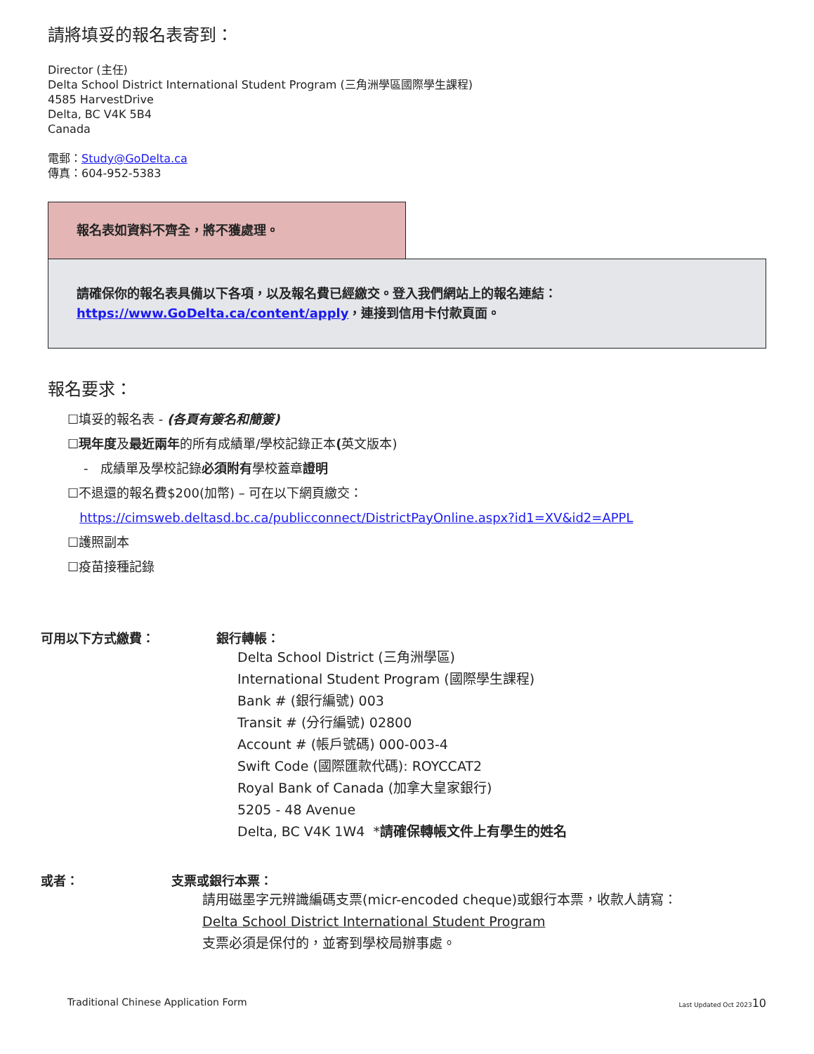請將填妥的報名表寄到：
Director (主任)
Delta School District International Student Program (三角洲學區國際學生課程)
4585 HarvestDrive
Delta, BC V4K 5B4
Canada
電郵：Study@GoDelta.ca
傳真：604-952-5383
報名表如資料不齊全，將不獲處理。
請確保你的報名表具備以下各項，以及報名費已經繳交。登入我們網站上的報名連結：
https://www.GoDelta.ca/content/apply，連接到信用卡付款頁面。
報名要求：
☐填妥的報名表 - (各頁有簽名和簡簽)
☐現年度及最近兩年的所有成績單/學校記錄正本(英文版本)
- 成績單及學校記錄必須附有學校蓋章證明
☐不退還的報名費$200(加幣) – 可在以下網頁繳交：
https://cimsweb.deltasd.bc.ca/publicconnect/DistrictPayOnline.aspx?id1=XV&id2=APPL
☐護照副本
☐疫苗接種記錄
可用以下方式繳費： 銀行轉帳：
Delta School District (三角洲學區)
International Student Program (國際學生課程)
Bank # (銀行編號) 003
Transit # (分行編號) 02800
Account # (帳戶號碼) 000-003-4
Swift Code (國際匯款代碼): ROYCCAT2
Royal Bank of Canada (加拿大皇家銀行)
5205 - 48 Avenue
Delta, BC V4K 1W4 *請確保轉帳文件上有學生的姓名
或者： 支票或銀行本票：
請用磁墨字元辨識編碼支票(micr-encoded cheque)或銀行本票，收款人請寫：
Delta School District International Student Program
支票必須是保付的，並寄到學校局辦事處。
Traditional Chinese Application Form Last Updated Oct 202310